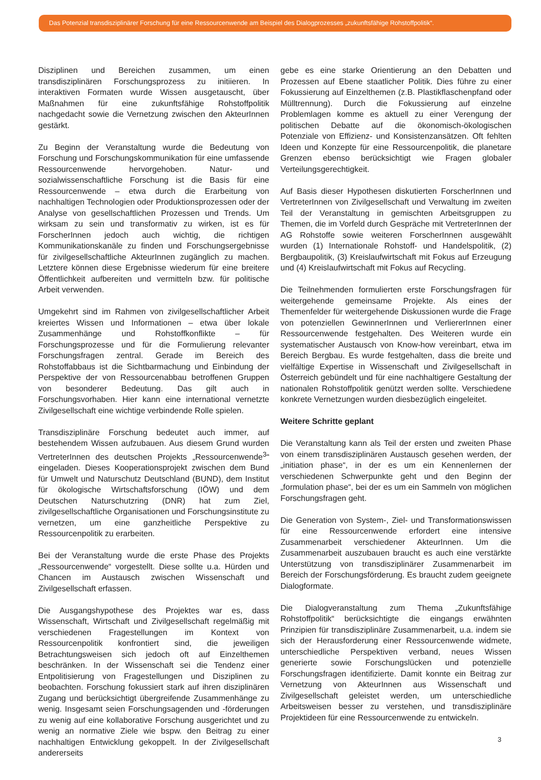Das Potenzial transdisziplinärer Forschung für eine Ressourcenwende am Beispiel des Dialogprozesses „zukunftsfähige Rohstoffpolitik“.
Disziplinen und Bereichen zusammen, um einen transdisziplinären Forschungsprozess zu initiieren. In interaktiven Formaten wurde Wissen ausgetauscht, über Maßnahmen für eine zukunftsfähige Rohstoffpolitik nachgedacht sowie die Vernetzung zwischen den AkteurInnen gestärkt.
Zu Beginn der Veranstaltung wurde die Bedeutung von Forschung und Forschungskommunikation für eine umfassende Ressourcenwende hervorgehoben. Natur- und sozialwissenschaftliche Forschung ist die Basis für eine Ressourcenwende – etwa durch die Erarbeitung von nachhaltigen Technologien oder Produktionsprozessen oder der Analyse von gesellschaftlichen Prozessen und Trends. Um wirksam zu sein und transformativ zu wirken, ist es für ForscherInnen jedoch auch wichtig, die richtigen Kommunikationskanäle zu finden und Forschungsergebnisse für zivilgesellschaftliche AkteurInnen zugänglich zu machen. Letztere können diese Ergebnisse wiederum für eine breitere Öffentlichkeit aufbereiten und vermitteln bzw. für politische Arbeit verwenden.
Umgekehrt sind im Rahmen von zivilgesellschaftlicher Arbeit kreiertes Wissen und Informationen – etwa über lokale Zusammenhänge und Rohstoffkonflikte – für Forschungsprozesse und für die Formulierung relevanter Forschungsfragen zentral. Gerade im Bereich des Rohstoffabbaus ist die Sichtbarmachung und Einbindung der Perspektive der von Ressourcenabbau betroffenen Gruppen von besonderer Bedeutung. Das gilt auch in Forschungsvorhaben. Hier kann eine international vernetzte Zivilgesellschaft eine wichtige verbindende Rolle spielen.
Transdisziplinäre Forschung bedeutet auch immer, auf bestehendem Wissen aufzubauen. Aus diesem Grund wurden VertreterInnen des deutschen Projekts „Ressourcenwende<sup>3</sup>“ eingeladen. Dieses Kooperationsprojekt zwischen dem Bund für Umwelt und Naturschutz Deutschland (BUND), dem Institut für ökologische Wirtschaftsforschung (IÖW) und dem Deutschen Naturschutzring (DNR) hat zum Ziel, zivilgesellschaftliche Organisationen und Forschungsinstitute zu vernetzen, um eine ganzheitliche Perspektive zu Ressourcenpolitik zu erarbeiten.
Bei der Veranstaltung wurde die erste Phase des Projekts „Ressourcenwende“ vorgestellt. Diese sollte u.a. Hürden und Chancen im Austausch zwischen Wissenschaft und Zivilgesellschaft erfassen.
Die Ausgangshypothese des Projektes war es, dass Wissenschaft, Wirtschaft und Zivilgesellschaft regelmäßig mit verschiedenen Fragestellungen im Kontext von Ressourcenpolitik konfrontiert sind, die jeweiligen Betrachtungsweisen sich jedoch oft auf Einzelthemen beschränken. In der Wissenschaft sei die Tendenz einer Entpolitisierung von Fragestellungen und Disziplinen zu beobachten. Forschung fokussiert stark auf ihren disziplinären Zugang und berücksichtigt übergreifende Zusammenhänge zu wenig. Insgesamt seien Forschungsagenden und -förderungen zu wenig auf eine kollaborative Forschung ausgerichtet und zu wenig an normative Ziele wie bspw. den Beitrag zu einer nachhaltigen Entwicklung gekoppelt. In der Zivilgesellschaft andererseits
gebe es eine starke Orientierung an den Debatten und Prozessen auf Ebene staatlicher Politik. Dies führe zu einer Fokussierung auf Einzelthemen (z.B. Plastikflaschenpfand oder Mülltrennung). Durch die Fokussierung auf einzelne Problemlagen komme es aktuell zu einer Verengung der politischen Debatte auf die ökonomisch-ökologischen Potenziale von Effizienz- und Konsistenzansätzen. Oft fehlten Ideen und Konzepte für eine Ressourcenpolitik, die planetare Grenzen ebenso berücksichtigt wie Fragen globaler Verteilungsgerechtigkeit.
Auf Basis dieser Hypothesen diskutierten ForscherInnen und VertreterInnen von Zivilgesellschaft und Verwaltung im zweiten Teil der Veranstaltung in gemischten Arbeitsgruppen zu Themen, die im Vorfeld durch Gespräche mit VertreterInnen der AG Rohstoffe sowie weiteren ForscherInnen ausgewählt wurden (1) Internationale Rohstoff- und Handelspolitik, (2) Bergbaupolitik, (3) Kreislaufwirtschaft mit Fokus auf Erzeugung und (4) Kreislaufwirtschaft mit Fokus auf Recycling.
Die Teilnehmenden formulierten erste Forschungsfragen für weitergehende gemeinsame Projekte. Als eines der Themenfelder für weitergehende Diskussionen wurde die Frage von potenziellen GewinnerInnen und VerliererInnen einer Ressourcenwende festgehalten. Des Weiteren wurde ein systematischer Austausch von Know-how vereinbart, etwa im Bereich Bergbau. Es wurde festgehalten, dass die breite und vielfältige Expertise in Wissenschaft und Zivilgesellschaft in Österreich gebündelt und für eine nachhaltigere Gestaltung der nationalen Rohstoffpolitik genützt werden sollte. Verschiedene konkrete Vernetzungen wurden diesbezüglich eingeleitet.
Weitere Schritte geplant
Die Veranstaltung kann als Teil der ersten und zweiten Phase von einem transdisziplinären Austausch gesehen werden, der „initiation phase“, in der es um ein Kennenlernen der verschiedenen Schwerpunkte geht und den Beginn der „formulation phase“, bei der es um ein Sammeln von möglichen Forschungsfragen geht.
Die Generation von System-, Ziel- und Transformationswissen für eine Ressourcenwende erfordert eine intensive Zusammenarbeit verschiedener AkteurInnen. Um die Zusammenarbeit auszubauen braucht es auch eine verstärkte Unterstützung von transdisziplinärer Zusammenarbeit im Bereich der Forschungsförderung. Es braucht zudem geeignete Dialogformate.
Die Dialogveranstaltung zum Thema „Zukunftsfähige Rohstoffpolitik“ berücksichtigte die eingangs erwähnten Prinzipien für transdisziplinäre Zusammenarbeit, u.a. indem sie sich der Herausforderung einer Ressourcenwende widmete, unterschiedliche Perspektiven verband, neues Wissen generierte sowie Forschungslücken und potenzielle Forschungsfragen identifizierte. Damit konnte ein Beitrag zur Vernetzung von AkteurInnen aus Wissenschaft und Zivilgesellschaft geleistet werden, um unterschiedliche Arbeitsweisen besser zu verstehen, und transdisziplinäre Projektideen für eine Ressourcenwende zu entwickeln.
3